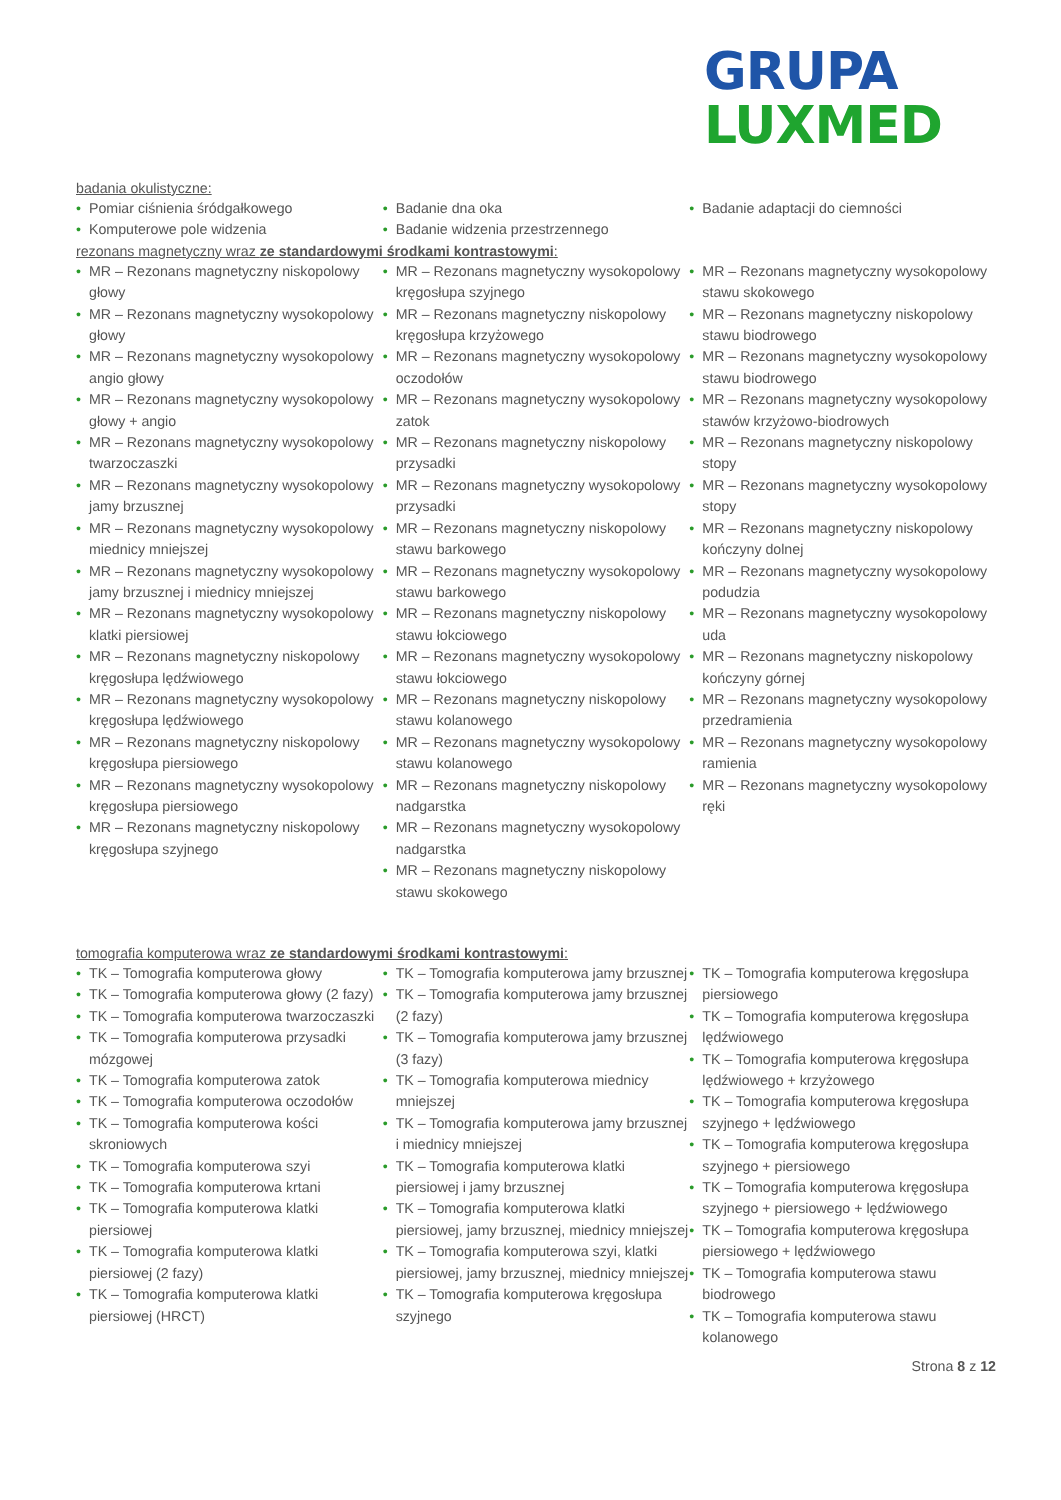GRUPA
LUXMED
badania okulistyczne:
• Pomiar ciśnienia śródgałkowego
• Komputerowe pole widzenia
• Badanie dna oka
• Badanie widzenia przestrzennego
• Badanie adaptacji do ciemności
rezonans magnetyczny wraz ze standardowymi środkami kontrastowymi:
• MR – Rezonans magnetyczny niskopolowy głowy
• MR – Rezonans magnetyczny wysokopolowy głowy
• MR – Rezonans magnetyczny wysokopolowy angio głowy
• MR – Rezonans magnetyczny wysokopolowy głowy + angio
• MR – Rezonans magnetyczny wysokopolowy twarzoczaszki
• MR – Rezonans magnetyczny wysokopolowy jamy brzusznej
• MR – Rezonans magnetyczny wysokopolowy miednicy mniejszej
• MR – Rezonans magnetyczny wysokopolowy jamy brzusznej i miednicy mniejszej
• MR – Rezonans magnetyczny wysokopolowy klatki piersiowej
• MR – Rezonans magnetyczny niskopolowy kręgosłupa lędźwiowego
• MR – Rezonans magnetyczny wysokopolowy kręgosłupa lędźwiowego
• MR – Rezonans magnetyczny niskopolowy kręgosłupa piersiowego
• MR – Rezonans magnetyczny wysokopolowy kręgosłupa piersiowego
• MR – Rezonans magnetyczny niskopolowy kręgosłupa szyjnego
• MR – Rezonans magnetyczny wysokopolowy kręgosłupa szyjnego
• MR – Rezonans magnetyczny niskopolowy kręgosłupa krzyżowego
• MR – Rezonans magnetyczny wysokopolowy oczodołów
• MR – Rezonans magnetyczny wysokopolowy zatok
• MR – Rezonans magnetyczny niskopolowy przysadki
• MR – Rezonans magnetyczny wysokopolowy przysadki
• MR – Rezonans magnetyczny niskopolowy stawu barkowego
• MR – Rezonans magnetyczny wysokopolowy stawu barkowego
• MR – Rezonans magnetyczny niskopolowy stawu łokciowego
• MR – Rezonans magnetyczny wysokopolowy stawu łokciowego
• MR – Rezonans magnetyczny niskopolowy stawu kolanowego
• MR – Rezonans magnetyczny wysokopolowy stawu kolanowego
• MR – Rezonans magnetyczny niskopolowy nadgarstka
• MR – Rezonans magnetyczny wysokopolowy nadgarstka
• MR – Rezonans magnetyczny niskopolowy stawu skokowego
• MR – Rezonans magnetyczny wysokopolowy stawu skokowego
• MR – Rezonans magnetyczny niskopolowy stawu biodrowego
• MR – Rezonans magnetyczny wysokopolowy stawu biodrowego
• MR – Rezonans magnetyczny wysokopolowy stawów krzyżowo-biodrowych
• MR – Rezonans magnetyczny niskopolowy stopy
• MR – Rezonans magnetyczny wysokopolowy stopy
• MR – Rezonans magnetyczny niskopolowy kończyny dolnej
• MR – Rezonans magnetyczny wysokopolowy podudzia
• MR – Rezonans magnetyczny wysokopolowy uda
• MR – Rezonans magnetyczny niskopolowy kończyny górnej
• MR – Rezonans magnetyczny wysokopolowy przedramienia
• MR – Rezonans magnetyczny wysokopolowy ramienia
• MR – Rezonans magnetyczny wysokopolowy ręki
tomografia komputerowa wraz ze standardowymi środkami kontrastowymi:
• TK – Tomografia komputerowa głowy
• TK – Tomografia komputerowa głowy (2 fazy)
• TK – Tomografia komputerowa twarzoczaszki
• TK – Tomografia komputerowa przysadki mózgowej
• TK – Tomografia komputerowa zatok
• TK – Tomografia komputerowa oczodołów
• TK – Tomografia komputerowa kości skroniowych
• TK – Tomografia komputerowa szyi
• TK – Tomografia komputerowa krtani
• TK – Tomografia komputerowa klatki piersiowej
• TK – Tomografia komputerowa klatki piersiowej (2 fazy)
• TK – Tomografia komputerowa klatki piersiowej (HRCT)
• TK – Tomografia komputerowa jamy brzusznej
• TK – Tomografia komputerowa jamy brzusznej (2 fazy)
• TK – Tomografia komputerowa jamy brzusznej (3 fazy)
• TK – Tomografia komputerowa miednicy mniejszej
• TK – Tomografia komputerowa jamy brzusznej i miednicy mniejszej
• TK – Tomografia komputerowa klatki piersiowej i jamy brzusznej
• TK – Tomografia komputerowa klatki piersiowej, jamy brzusznej, miednicy mniejszej
• TK – Tomografia komputerowa szyi, klatki piersiowej, jamy brzusznej, miednicy mniejszej
• TK – Tomografia komputerowa kręgosłupa szyjnego
• TK – Tomografia komputerowa kręgosłupa piersiowego
• TK – Tomografia komputerowa kręgosłupa lędźwiowego
• TK – Tomografia komputerowa kręgosłupa lędźwiowego + krzyżowego
• TK – Tomografia komputerowa kręgosłupa szyjnego + lędźwiowego
• TK – Tomografia komputerowa kręgosłupa szyjnego + piersiowego
• TK – Tomografia komputerowa kręgosłupa szyjnego + piersiowego + lędźwiowego
• TK – Tomografia komputerowa kręgosłupa piersiowego + lędźwiowego
• TK – Tomografia komputerowa stawu biodrowego
• TK – Tomografia komputerowa stawu kolanowego
Strona 8 z 12